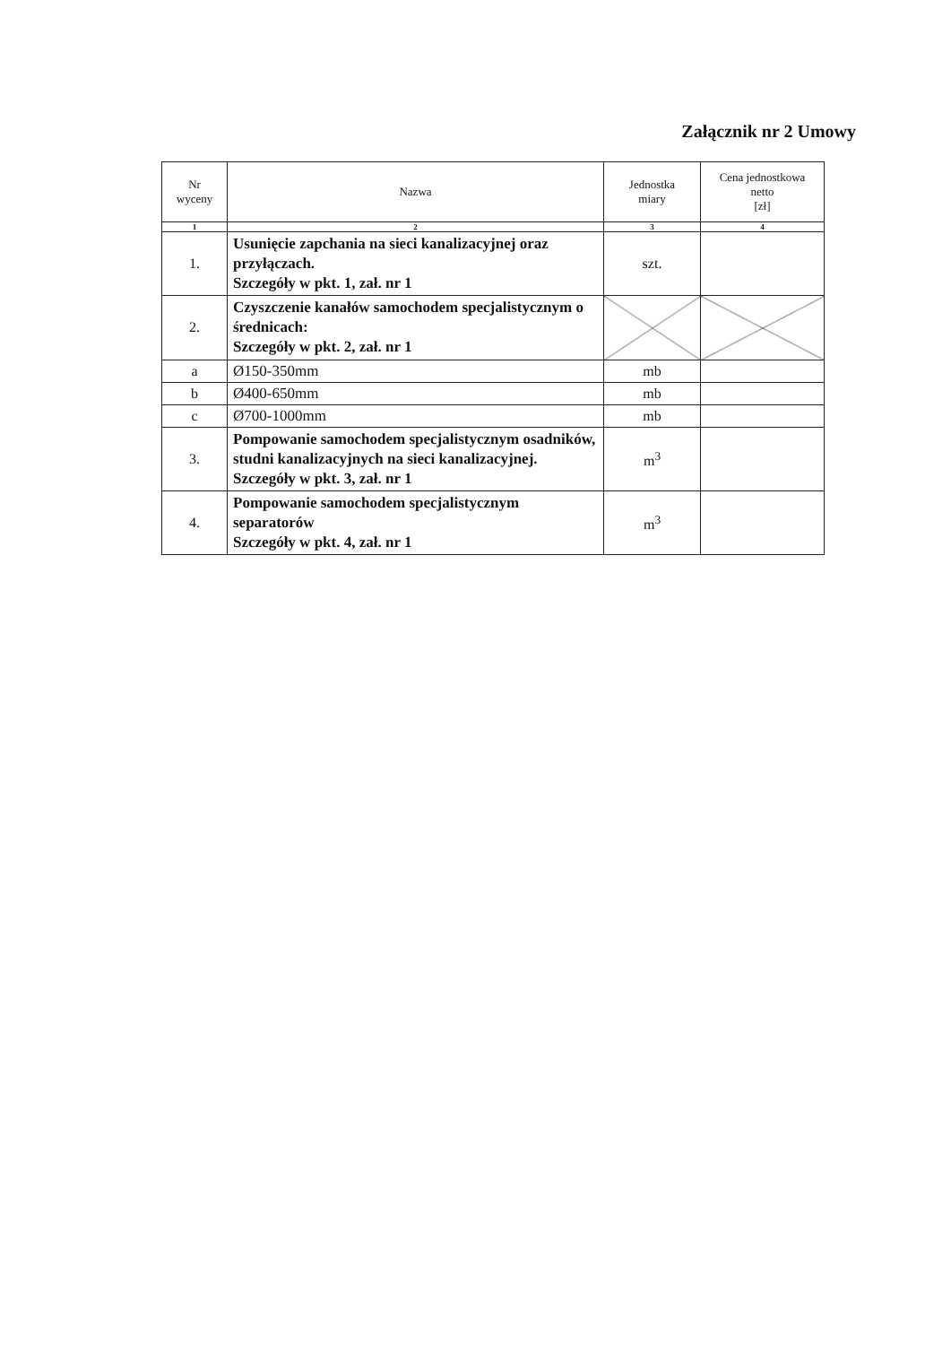Załącznik nr 2 Umowy
| Nr wyceny | Nazwa | Jednostka miary | Cena jednostkowa netto [zł] |
| --- | --- | --- | --- |
| 1 | 2 | 3 | 4 |
| 1. | Usunięcie zapchania na sieci kanalizacyjnej oraz przyłączach. Szczegóły w pkt. 1, zał. nr 1 | szt. | |
| 2. | Czyszczenie kanałów samochodem specjalistycznym o średnicach: Szczegóły w pkt. 2, zał. nr 1 | | |
| a | Ø150-350mm | mb | |
| b | Ø400-650mm | mb | |
| c | Ø700-1000mm | mb | |
| 3. | Pompowanie samochodem specjalistycznym osadników, studni kanalizacyjnych na sieci kanalizacyjnej. Szczegóły w pkt. 3, zał. nr 1 | m<sup>3</sup> | |
| 4. | Pompowanie samochodem specjalistycznym separatorów Szczegóły w pkt. 4, zał. nr 1 | m<sup>3</sup> | |